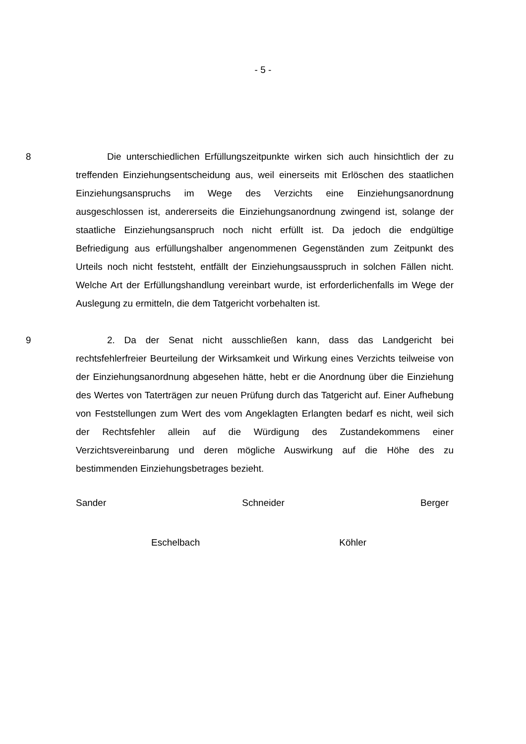- 5 -
8 Die unterschiedlichen Erfüllungszeitpunkte wirken sich auch hinsichtlich der zu treffenden Einziehungsentscheidung aus, weil einerseits mit Erlöschen des staatlichen Einziehungsanspruchs im Wege des Verzichts eine Einziehungsanordnung ausgeschlossen ist, andererseits die Einziehungsanordnung zwingend ist, solange der staatliche Einziehungsanspruch noch nicht erfüllt ist. Da jedoch die endgültige Befriedigung aus erfüllungshalber angenommenen Gegenständen zum Zeitpunkt des Urteils noch nicht feststeht, entfällt der Einziehungsausspruch in solchen Fällen nicht. Welche Art der Erfüllungshandlung vereinbart wurde, ist erforderlichenfalls im Wege der Auslegung zu ermitteln, die dem Tatgericht vorbehalten ist.
9 2. Da der Senat nicht ausschließen kann, dass das Landgericht bei rechtsfehlerfreier Beurteilung der Wirksamkeit und Wirkung eines Verzichts teilweise von der Einziehungsanordnung abgesehen hätte, hebt er die Anordnung über die Einziehung des Wertes von Taterträgen zur neuen Prüfung durch das Tatgericht auf. Einer Aufhebung von Feststellungen zum Wert des vom Angeklagten Erlangten bedarf es nicht, weil sich der Rechtsfehler allein auf die Würdigung des Zustandekommens einer Verzichtsvereinbarung und deren mögliche Auswirkung auf die Höhe des zu bestimmenden Einziehungsbetrages bezieht.
Sander Schneider Berger
Eschelbach Köhler